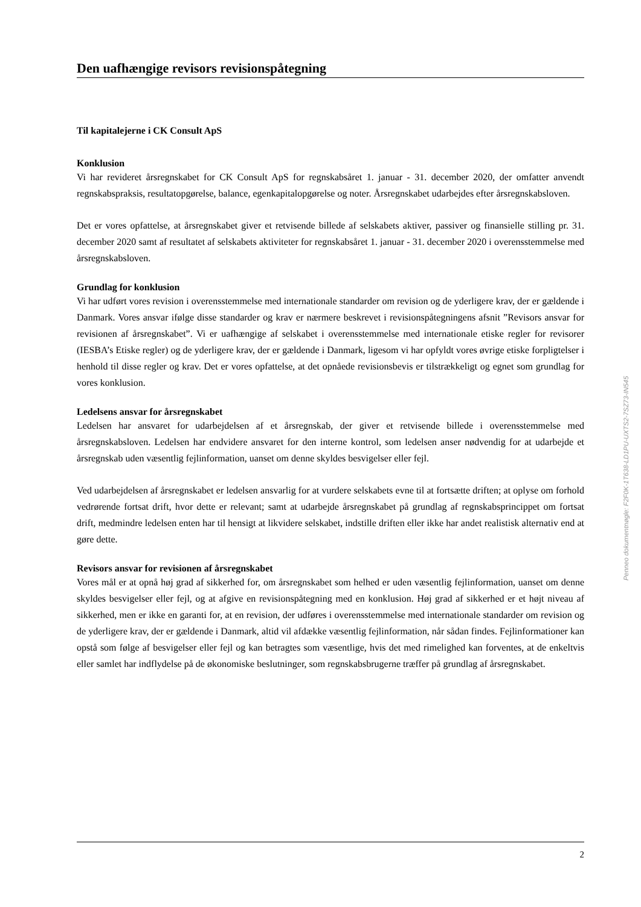Den uafhængige revisors revisionspåtegning
Til kapitalejerne i CK Consult ApS
Konklusion
Vi har revideret årsregnskabet for CK Consult ApS for regnskabsåret 1. januar - 31. december 2020, der omfatter anvendt regnskabspraksis, resultatopgørelse, balance, egenkapitalopgørelse og noter. Årsregnskabet udarbejdes efter årsregnskabsloven.
Det er vores opfattelse, at årsregnskabet giver et retvisende billede af selskabets aktiver, passiver og finansielle stilling pr. 31. december 2020 samt af resultatet af selskabets aktiviteter for regnskabsåret 1. januar - 31. december 2020 i overensstemmelse med årsregnskabsloven.
Grundlag for konklusion
Vi har udført vores revision i overensstemmelse med internationale standarder om revision og de yderligere krav, der er gældende i Danmark. Vores ansvar ifølge disse standarder og krav er nærmere beskrevet i revisionspåtegningens afsnit ”Revisors ansvar for revisionen af årsregnskabet”. Vi er uafhængige af selskabet i overensstemmelse med internationale etiske regler for revisorer (IESBA’s Etiske regler) og de yderligere krav, der er gældende i Danmark, ligesom vi har opfyldt vores øvrige etiske forpligtelser i henhold til disse regler og krav. Det er vores opfattelse, at det opnåede revisionsbevis er tilstrækkeligt og egnet som grundlag for vores konklusion.
Ledelsens ansvar for årsregnskabet
Ledelsen har ansvaret for udarbejdelsen af et årsregnskab, der giver et retvisende billede i overensstemmelse med årsregnskabsloven. Ledelsen har endvidere ansvaret for den interne kontrol, som ledelsen anser nødvendig for at udarbejde et årsregnskab uden væsentlig fejlinformation, uanset om denne skyldes besvigelser eller fejl.
Ved udarbejdelsen af årsregnskabet er ledelsen ansvarlig for at vurdere selskabets evne til at fortsætte driften; at oplyse om forhold vedrørende fortsat drift, hvor dette er relevant; samt at udarbejde årsregnskabet på grundlag af regnskabsprincippet om fortsat drift, medmindre ledelsen enten har til hensigt at likvidere selskabet, indstille driften eller ikke har andet realistisk alternativ end at gøre dette.
Revisors ansvar for revisionen af årsregnskabet
Vores mål er at opnå høj grad af sikkerhed for, om årsregnskabet som helhed er uden væsentlig fejlinformation, uanset om denne skyldes besvigelser eller fejl, og at afgive en revisionspåtegning med en konklusion. Høj grad af sikkerhed er et højt niveau af sikkerhed, men er ikke en garanti for, at en revision, der udføres i overensstemmelse med internationale standarder om revision og de yderligere krav, der er gældende i Danmark, altid vil afdække væsentlig fejlinformation, når sådan findes. Fejlinformationer kan opstå som følge af besvigelser eller fejl og kan betragtes som væsentlige, hvis det med rimelighed kan forventes, at de enkeltvis eller samlet har indflydelse på de økonomiske beslutninger, som regnskabsbrugerne træffer på grundlag af årsregnskabet.
Penneo dokumentnøgle: F2F0K-1T638-LD1PU-UXTS2-7SZ73-IN545
2